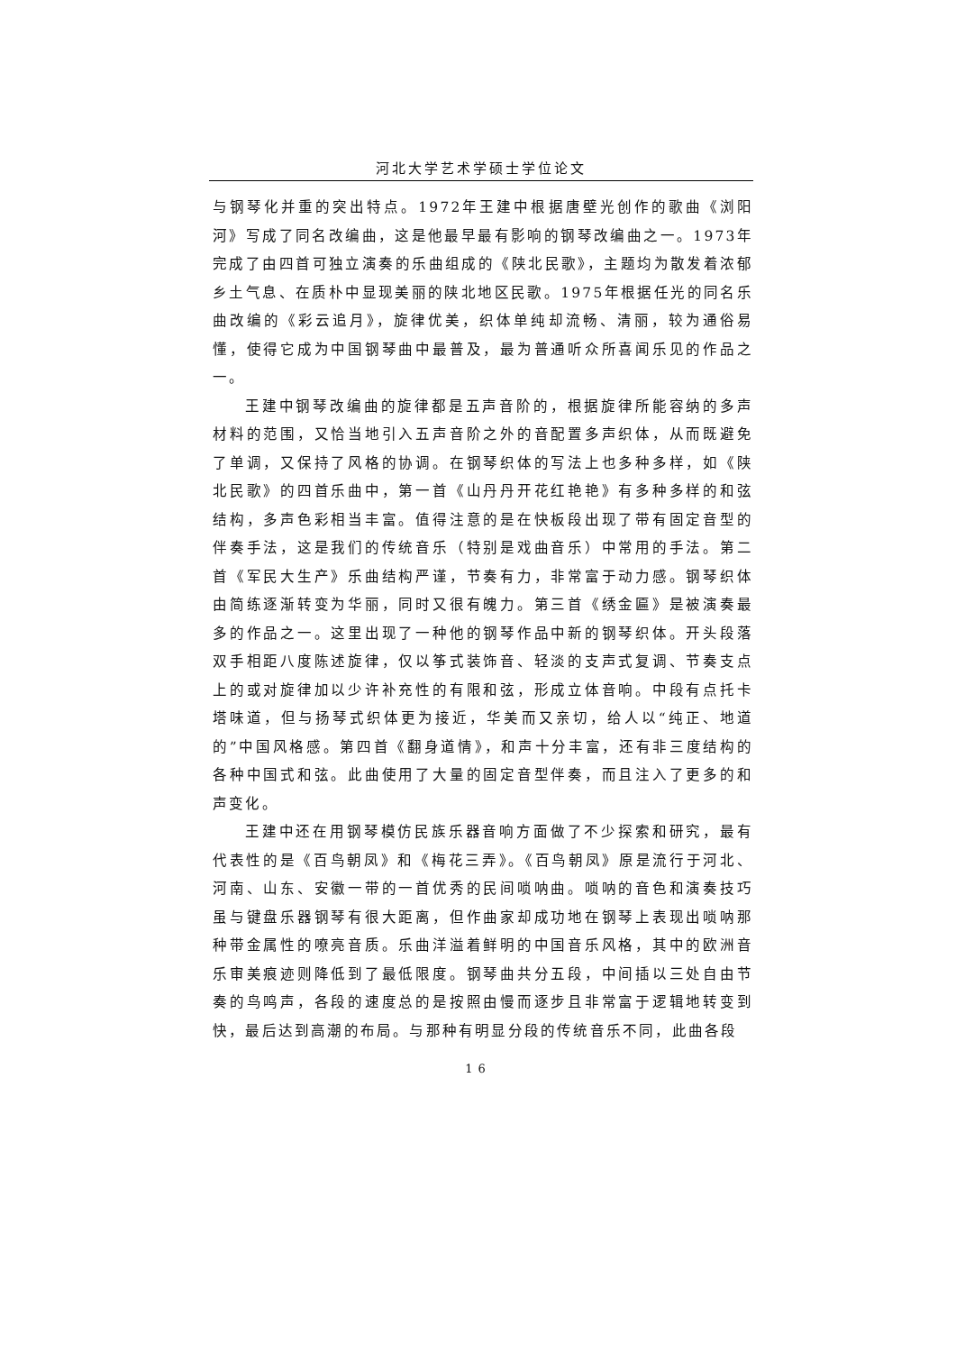河北大学艺术学硕士学位论文
与钢琴化并重的突出特点。1972年王建中根据唐壁光创作的歌曲《浏阳河》写成了同名改编曲，这是他最早最有影响的钢琴改编曲之一。1973年完成了由四首可独立演奏的乐曲组成的《陕北民歌》，主题均为散发着浓郁乡土气息、在质朴中显现美丽的陕北地区民歌。1975年根据任光的同名乐曲改编的《彩云追月》，旋律优美，织体单纯却流畅、清丽，较为通俗易懂，使得它成为中国钢琴曲中最普及，最为普通听众所喜闻乐见的作品之一。
王建中钢琴改编曲的旋律都是五声音阶的，根据旋律所能容纳的多声材料的范围，又恰当地引入五声音阶之外的音配置多声织体，从而既避免了单调，又保持了风格的协调。在钢琴织体的写法上也多种多样，如《陕北民歌》的四首乐曲中，第一首《山丹丹开花红艳艳》有多种多样的和弦结构，多声色彩相当丰富。值得注意的是在快板段出现了带有固定音型的伴奏手法，这是我们的传统音乐（特别是戏曲音乐）中常用的手法。第二首《军民大生产》乐曲结构严谨，节奏有力，非常富于动力感。钢琴织体由简练逐渐转变为华丽，同时又很有魄力。第三首《绣金匾》是被演奏最多的作品之一。这里出现了一种他的钢琴作品中新的钢琴织体。开头段落双手相距八度陈述旋律，仅以筝式装饰音、轻淡的支声式复调、节奏支点上的或对旋律加以少许补充性的有限和弦，形成立体音响。中段有点托卡塔味道，但与扬琴式织体更为接近，华美而又亲切，给人以“纯正、地道的”中国风格感。第四首《翻身道情》，和声十分丰富，还有非三度结构的各种中国式和弦。此曲使用了大量的固定音型伴奏，而且注入了更多的和声变化。
王建中还在用钢琴模仿民族乐器音响方面做了不少探索和研究，最有代表性的是《百鸟朝凤》和《梅花三弄》。《百鸟朝凤》原是流行于河北、河南、山东、安徽一带的一首优秀的民间唢呐曲。唢呐的音色和演奏技巧虽与键盘乐器钢琴有很大距离，但作曲家却成功地在钢琴上表现出唢呐那种带金属性的嘹亮音质。乐曲洋溢着鲜明的中国音乐风格，其中的欧洲音乐审美痕迹则降低到了最低限度。钢琴曲共分五段，中间插以三处自由节奏的鸟鸣声，各段的速度总的是按照由慢而逐步且非常富于逻辑地转变到快，最后达到高潮的布局。与那种有明显分段的传统音乐不同，此曲各段
16